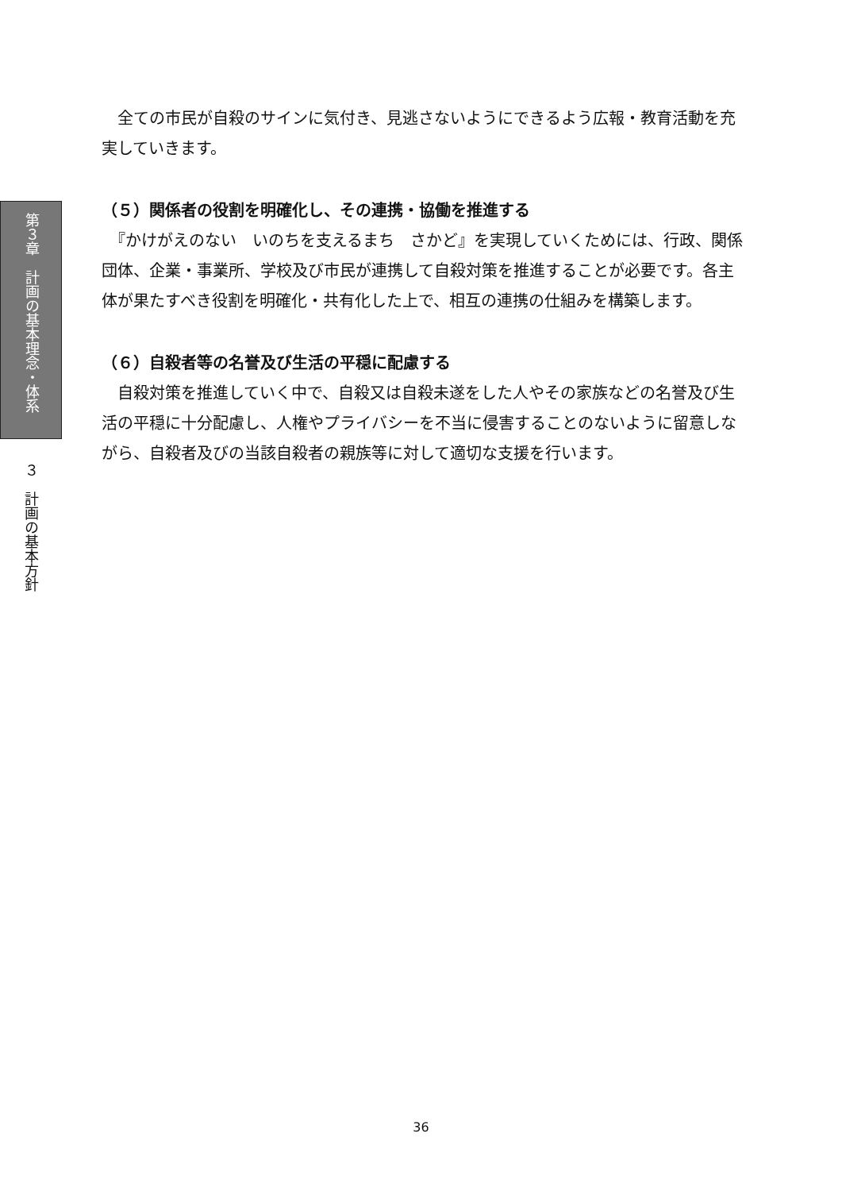第３章　計画の基本理念・体系
３　計画の基本方針
　全ての市民が自殺のサインに気付き、見逃さないようにできるよう広報・教育活動を充実していきます。
（５）関係者の役割を明確化し、その連携・協働を推進する
　『かけがえのない　いのちを支えるまち　さかど』を実現していくためには、行政、関係団体、企業・事業所、学校及び市民が連携して自殺対策を推進することが必要です。各主体が果たすべき役割を明確化・共有化した上で、相互の連携の仕組みを構築します。
（６）自殺者等の名誉及び生活の平穏に配慮する
　自殺対策を推進していく中で、自殺又は自殺未遂をした人やその家族などの名誉及び生活の平穏に十分配慮し、人権やプライバシーを不当に侵害することのないように留意しながら、自殺者及びの当該自殺者の親族等に対して適切な支援を行います。
36